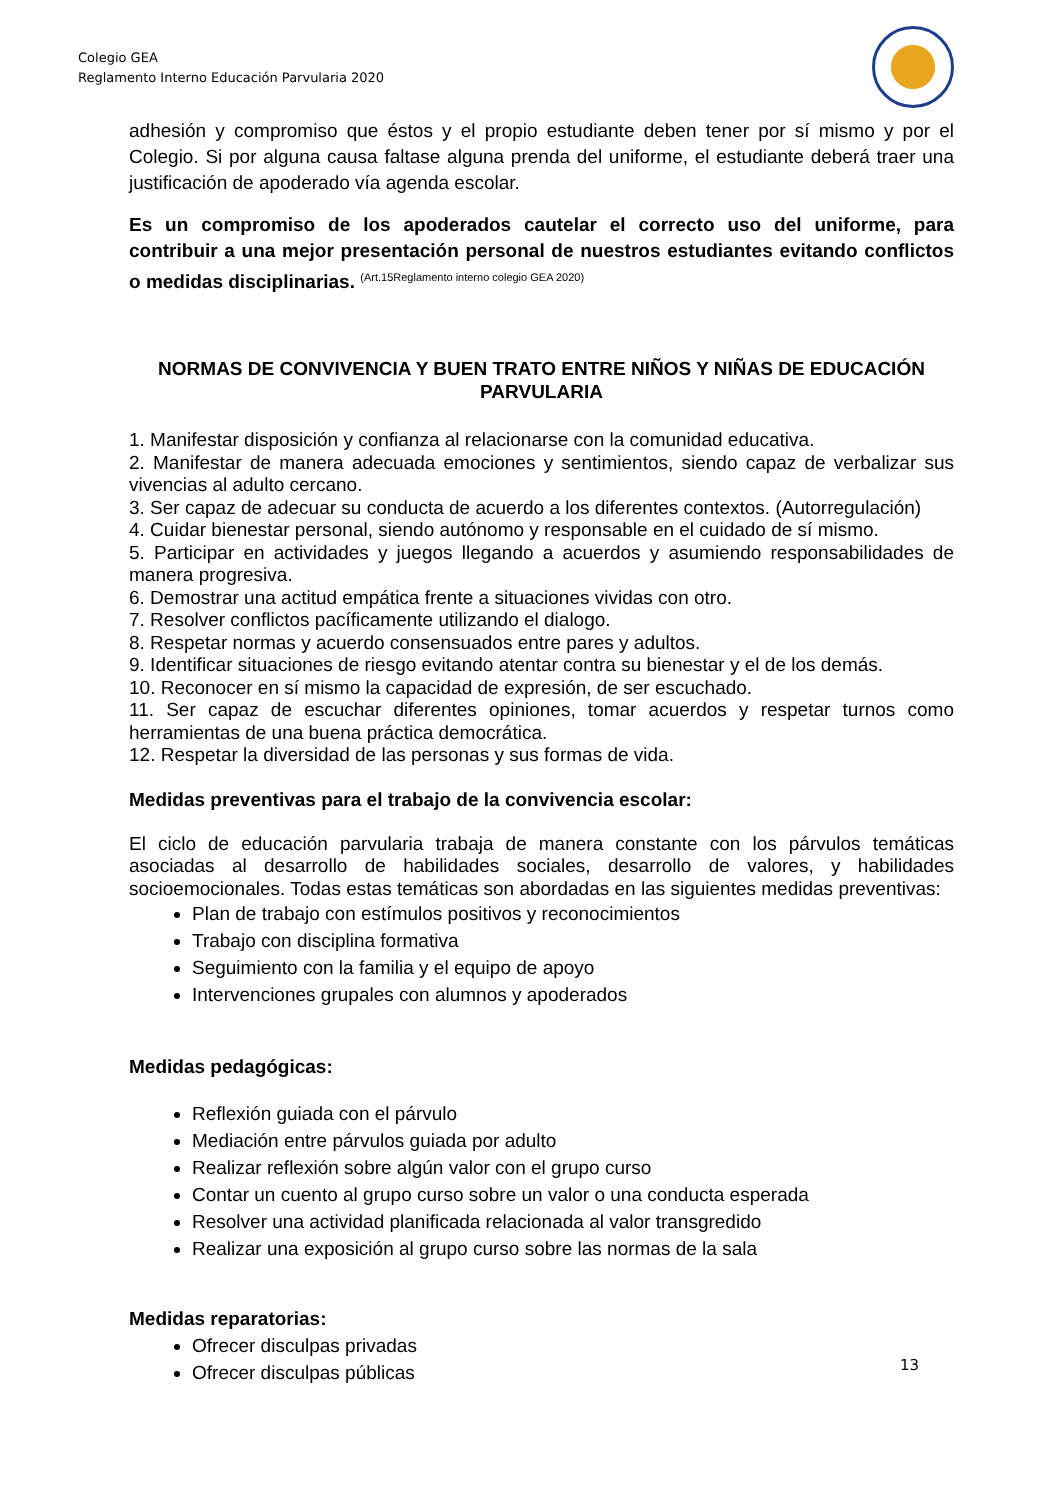Colegio GEA
Reglamento Interno Educación Parvularia 2020
adhesión y compromiso que éstos y el propio estudiante deben tener por sí mismo y por el Colegio. Si por alguna causa faltase alguna prenda del uniforme, el estudiante deberá traer una justificación de apoderado vía agenda escolar.
Es un compromiso de los apoderados cautelar el correcto uso del uniforme, para contribuir a una mejor presentación personal de nuestros estudiantes evitando conflictos o medidas disciplinarias. <sup>(Art.15Reglamento interno colegio GEA 2020)</sup>
NORMAS DE CONVIVENCIA Y BUEN TRATO ENTRE NIÑOS Y NIÑAS DE EDUCACIÓN PARVULARIA
1. Manifestar disposición y confianza al relacionarse con la comunidad educativa.
2. Manifestar de manera adecuada emociones y sentimientos, siendo capaz de verbalizar sus vivencias al adulto cercano.
3. Ser capaz de adecuar su conducta de acuerdo a los diferentes contextos. (Autorregulación)
4. Cuidar bienestar personal, siendo autónomo y responsable en el cuidado de sí mismo.
5. Participar en actividades y juegos llegando a acuerdos y asumiendo responsabilidades de manera progresiva.
6. Demostrar una actitud empática frente a situaciones vividas con otro.
7. Resolver conflictos pacíficamente utilizando el dialogo.
8. Respetar normas y acuerdo consensuados entre pares y adultos.
9. Identificar situaciones de riesgo evitando atentar contra su bienestar y el de los demás.
10. Reconocer en sí mismo la capacidad de expresión, de ser escuchado.
11. Ser capaz de escuchar diferentes opiniones, tomar acuerdos y respetar turnos como herramientas de una buena práctica democrática.
12. Respetar la diversidad de las personas y sus formas de vida.
Medidas preventivas para el trabajo de la convivencia escolar:
El ciclo de educación parvularia trabaja de manera constante con los párvulos temáticas asociadas al desarrollo de habilidades sociales, desarrollo de valores, y habilidades socioemocionales. Todas estas temáticas son abordadas en las siguientes medidas preventivas:
Plan de trabajo con estímulos positivos y reconocimientos
Trabajo con disciplina formativa
Seguimiento con la familia y el equipo de apoyo
Intervenciones grupales con alumnos y apoderados
Medidas pedagógicas:
Reflexión guiada con el párvulo
Mediación entre párvulos guiada por adulto
Realizar reflexión sobre algún valor con el grupo curso
Contar un cuento al grupo curso sobre un valor o una conducta esperada
Resolver una actividad planificada relacionada al valor transgredido
Realizar una exposición al grupo curso sobre las normas de la sala
Medidas reparatorias:
Ofrecer disculpas privadas
Ofrecer disculpas públicas
13